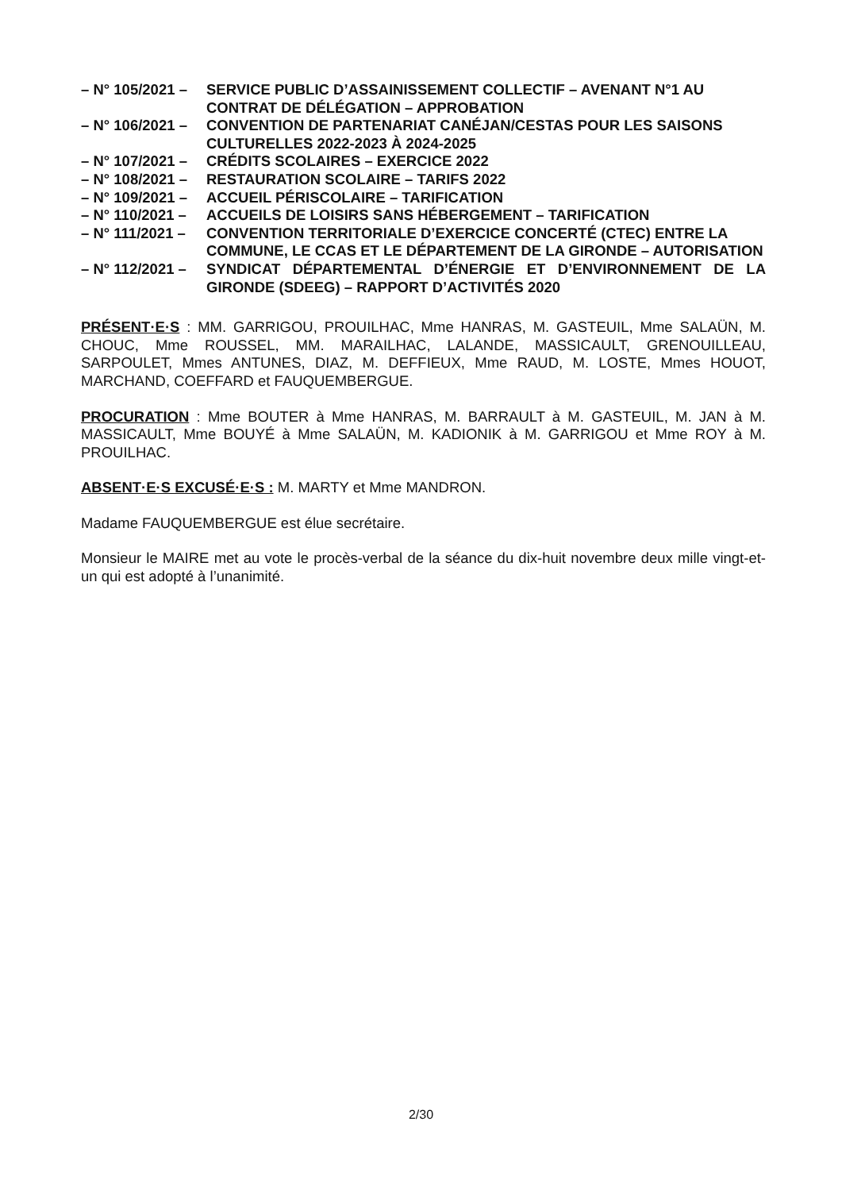– N° 105/2021 –
SERVICE PUBLIC D’ASSAINISSEMENT COLLECTIF – AVENANT N°1 AU CONTRAT DE DÉLÉGATION – APPROBATION
– N° 106/2021 –
CONVENTION DE PARTENARIAT CANÉJAN/CESTAS POUR LES SAISONS CULTURELLES 2022-2023 À 2024-2025
– N° 107/2021 –
CRÉDITS SCOLAIRES – EXERCICE 2022
– N° 108/2021 –
RESTAURATION SCOLAIRE – TARIFS 2022
– N° 109/2021 –
ACCUEIL PÉRISCOLAIRE – TARIFICATION
– N° 110/2021 –
ACCUEILS DE LOISIRS SANS HÉBERGEMENT – TARIFICATION
– N° 111/2021 –
CONVENTION TERRITORIALE D’EXERCICE CONCERTÉ (CTEC) ENTRE LA COMMUNE, LE CCAS ET LE DÉPARTEMENT DE LA GIRONDE – AUTORISATION
– N° 112/2021 –
SYNDICAT DÉPARTEMENTAL D’ÉNERGIE ET D’ENVIRONNEMENT DE LA GIRONDE (SDEEG) – RAPPORT D’ACTIVITÉS 2020
PRÉSENT·E·S : MM. GARRIGOU, PROUILHAC, Mme HANRAS, M. GASTEUIL, Mme SALAÜN, M. CHOUC, Mme ROUSSEL, MM. MARAILHAC, LALANDE, MASSICAULT, GRENOUILLEAU, SARPOULET, Mmes ANTUNES, DIAZ, M. DEFFIEUX, Mme RAUD, M. LOSTE, Mmes HOUOT, MARCHAND, COEFFARD et FAUQUEMBERGUE.
PROCURATION : Mme BOUTER à Mme HANRAS, M. BARRAULT à M. GASTEUIL, M. JAN à M. MASSICAULT, Mme BOUYÉ à Mme SALAÜN, M. KADIONIK à M. GARRIGOU et Mme ROY à M. PROUILHAC.
ABSENT·E·S EXCUSÉ·E·S : M. MARTY et Mme MANDRON.
Madame FAUQUEMBERGUE est élue secrétaire.
Monsieur le MAIRE met au vote le procès-verbal de la séance du dix-huit novembre deux mille vingt-et-un qui est adopté à l’unanimité.
2/30